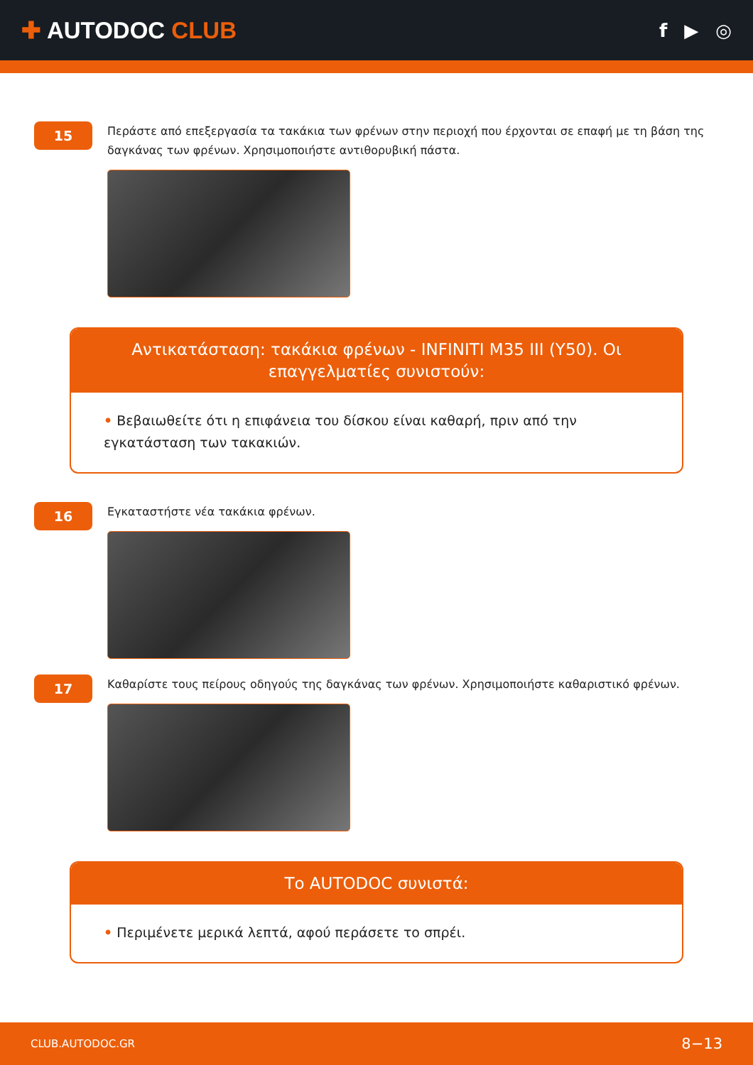✚ AUTODOC CLUB
f ▶ ◎
15
Περάστε από επεξεργασία τα τακάκια των φρένων στην περιοχή που έρχονται σε επαφή με τη βάση της δαγκάνας των φρένων. Χρησιμοποιήστε αντιθορυβική πάστα.
Αντικατάσταση: τακάκια φρένων - INFINITI M35 III (Y50). Οι επαγγελματίες συνιστούν:
• Βεβαιωθείτε ότι η επιφάνεια του δίσκου είναι καθαρή, πριν από την εγκατάσταση των τακακιών.
16
Εγκαταστήστε νέα τακάκια φρένων.
17
Καθαρίστε τους πείρους οδηγούς της δαγκάνας των φρένων. Χρησιμοποιήστε καθαριστικό φρένων.
Το AUTODOC συνιστά:
• Περιμένετε μερικά λεπτά, αφού περάσετε το σπρέι.
CLUB.AUTODOC.GR 8−13